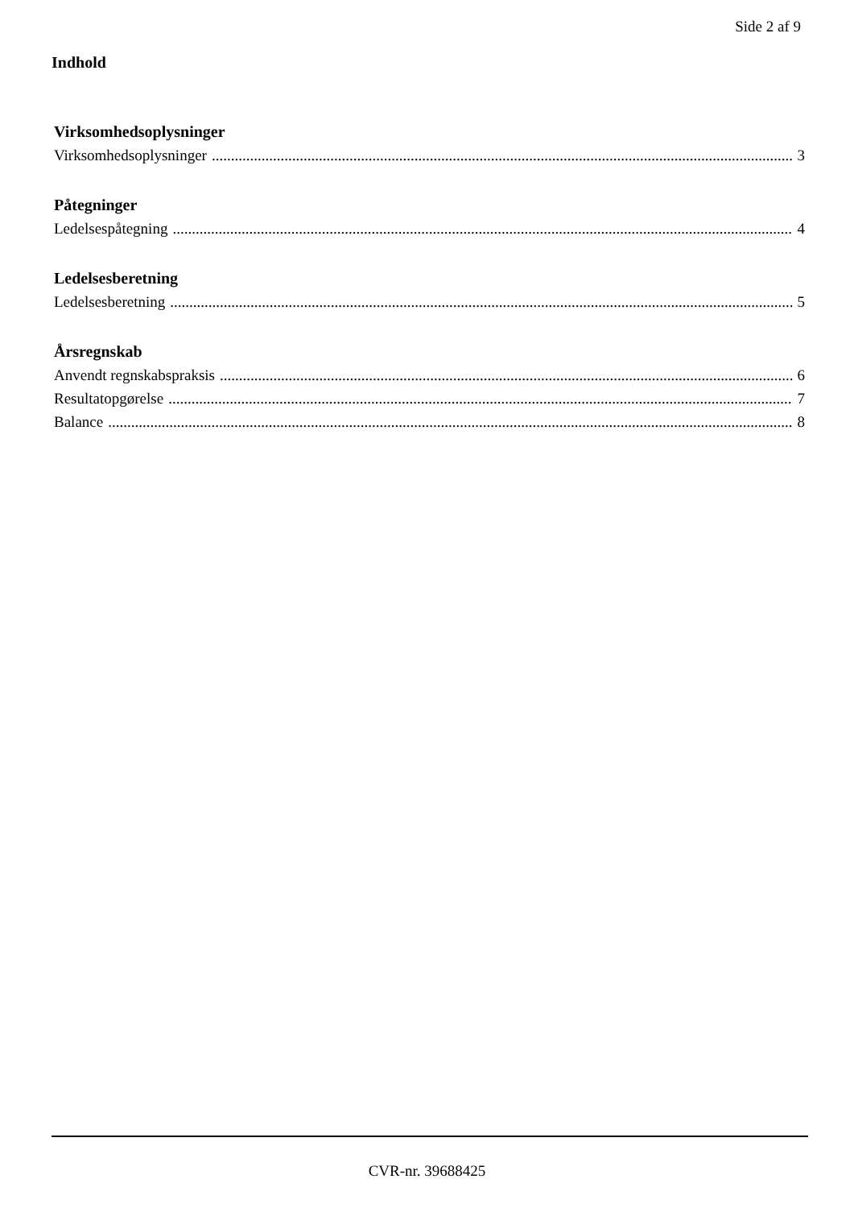Side 2 af 9
Indhold
Virksomhedsoplysninger
Virksomhedsoplysninger 3
Påtegninger
Ledelsespåtegning 4
Ledelsesberetning
Ledelsesberetning 5
Årsregnskab
Anvendt regnskabspraksis 6
Resultatopgørelse 7
Balance 8
CVR-nr. 39688425